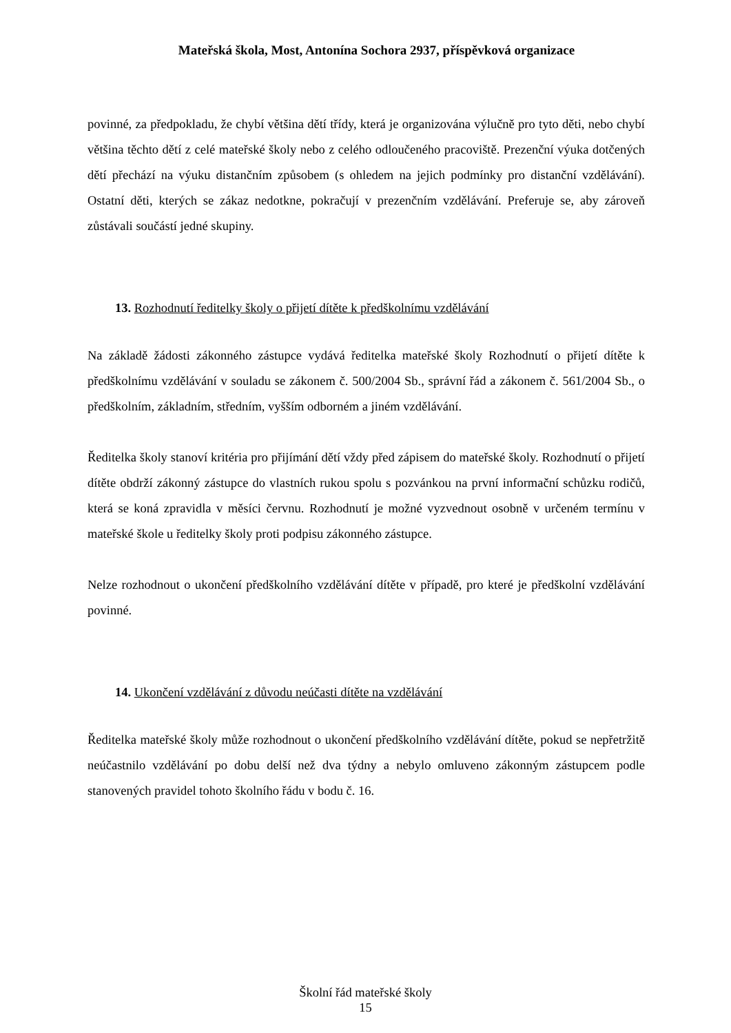Mateřská škola, Most, Antonína Sochora 2937, příspěvková organizace
povinné, za předpokladu, že chybí většina dětí třídy, která je organizována výlučně pro tyto děti, nebo chybí většina těchto dětí z celé mateřské školy nebo z celého odloučeného pracoviště. Prezenční výuka dotčených dětí přechází na výuku distančním způsobem (s ohledem na jejich podmínky pro distanční vzdělávání). Ostatní děti, kterých se zákaz nedotkne, pokračují v prezenčním vzdělávání. Preferuje se, aby zároveň zůstávali součástí jedné skupiny.
13. Rozhodnutí ředitelky školy o přijetí dítěte k předškolnímu vzdělávání
Na základě žádosti zákonného zástupce vydává ředitelka mateřské školy Rozhodnutí o přijetí dítěte k předškolnímu vzdělávání v souladu se zákonem č. 500/2004 Sb., správní řád a zákonem č. 561/2004 Sb., o předškolním, základním, středním, vyšším odborném a jiném vzdělávání.
Ředitelka školy stanoví kritéria pro přijímání dětí vždy před zápisem do mateřské školy. Rozhodnutí o přijetí dítěte obdrží zákonný zástupce do vlastních rukou spolu s pozvánkou na první informační schůzku rodičů, která se koná zpravidla v měsíci červnu. Rozhodnutí je možné vyzvednout osobně v určeném termínu v mateřské škole u ředitelky školy proti podpisu zákonného zástupce.
Nelze rozhodnout o ukončení předškolního vzdělávání dítěte v případě, pro které je předškolní vzdělávání povinné.
14. Ukončení vzdělávání z důvodu neúčasti dítěte na vzdělávání
Ředitelka mateřské školy může rozhodnout o ukončení předškolního vzdělávání dítěte, pokud se nepřetržitě neúčastnilo vzdělávání po dobu delší než dva týdny a nebylo omluveno zákonným zástupcem podle stanovených pravidel tohoto školního řádu v bodu č. 16.
Školní řád mateřské školy
15